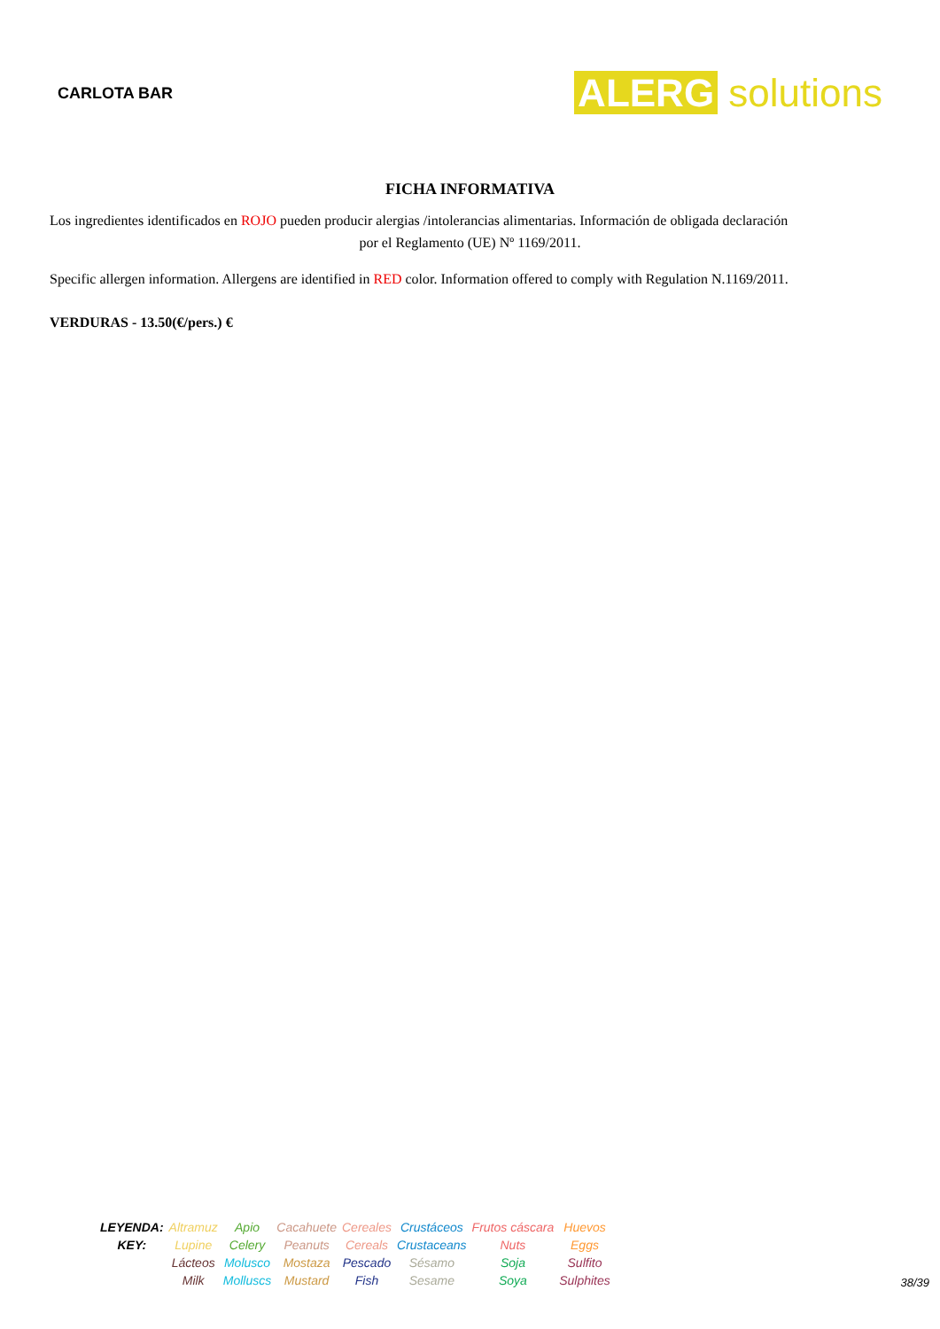CARLOTA BAR
ALERG solutions
FICHA INFORMATIVA
Los ingredientes identificados en ROJO pueden producir alergias /intolerancias alimentarias. Información de obligada declaración
por el Reglamento (UE) Nº 1169/2011.
Specific allergen information. Allergens are identified in RED color. Information offered to comply with Regulation N.1169/2011.
VERDURAS - 13.50(€/pers.) €
| LEYENDA: KEY: | Altramuz Lupine | Apio Celery | Cacahuete Peanuts | Cereales Cereals | Crustáceos Crustaceans | Frutos cáscara Nuts | Huevos Eggs |
| | Lácteos Milk | Molusco Molluscs | Mostaza Mustard | Pescado Fish | Sésamo Sesame | Soja Soya | Sulfito Sulphites |
38/39